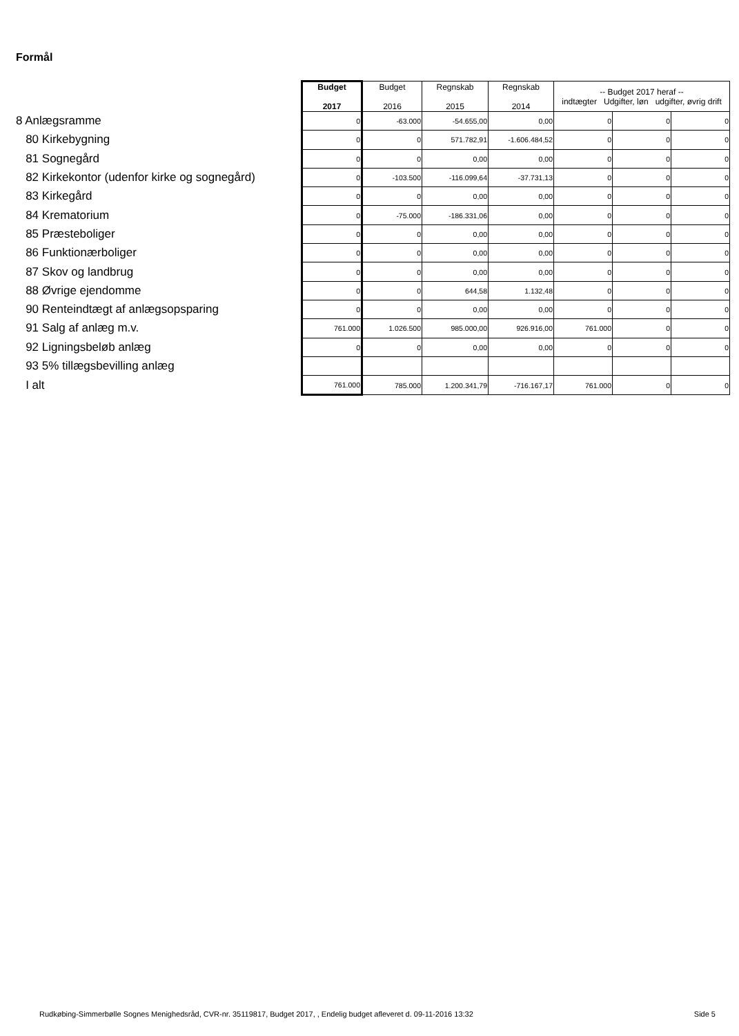Formål
| | Budget 2017 | Budget 2016 | Regnskab 2015 | Regnskab 2014 | -- Budget 2017 heraf -- indtægter Udgifter, løn udgifter, øvrig drift | | |
| 8 Anlægsramme | 0 | -63.000 | -54.655,00 | 0,00 | 0 | 0 | 0 |
| 80 Kirkebygning | 0 | 0 | 571.782,91 | -1.606.484,52 | 0 | 0 | 0 |
| 81 Sognegård | 0 | 0 | 0,00 | 0,00 | 0 | 0 | 0 |
| 82 Kirkekontor (udenfor kirke og sognegård) | 0 | -103.500 | -116.099,64 | -37.731,13 | 0 | 0 | 0 |
| 83 Kirkegård | 0 | 0 | 0,00 | 0,00 | 0 | 0 | 0 |
| 84 Krematorium | 0 | -75.000 | -186.331,06 | 0,00 | 0 | 0 | 0 |
| 85 Præsteboliger | 0 | 0 | 0,00 | 0,00 | 0 | 0 | 0 |
| 86 Funktionærboliger | 0 | 0 | 0,00 | 0,00 | 0 | 0 | 0 |
| 87 Skov og landbrug | 0 | 0 | 0,00 | 0,00 | 0 | 0 | 0 |
| 88 Øvrige ejendomme | 0 | 0 | 644,58 | 1.132,48 | 0 | 0 | 0 |
| 90 Renteindtægt af anlægsopsparing | 0 | 0 | 0,00 | 0,00 | 0 | 0 | 0 |
| 91 Salg af anlæg m.v. | 761.000 | 1.026.500 | 985.000,00 | 926.916,00 | 761.000 | 0 | 0 |
| 92 Ligningsbeløb anlæg | 0 | 0 | 0,00 | 0,00 | 0 | 0 | 0 |
| 93 5% tillægsbevilling anlæg | | | | | | | |
| I alt | 761.000 | 785.000 | 1.200.341,79 | -716.167,17 | 761.000 | 0 | 0 |
Rudkøbing-Simmerbølle Sognes Menighedsråd, CVR-nr. 35119817, Budget 2017, , Endelig budget afleveret d. 09-11-2016 13:32 Side 5